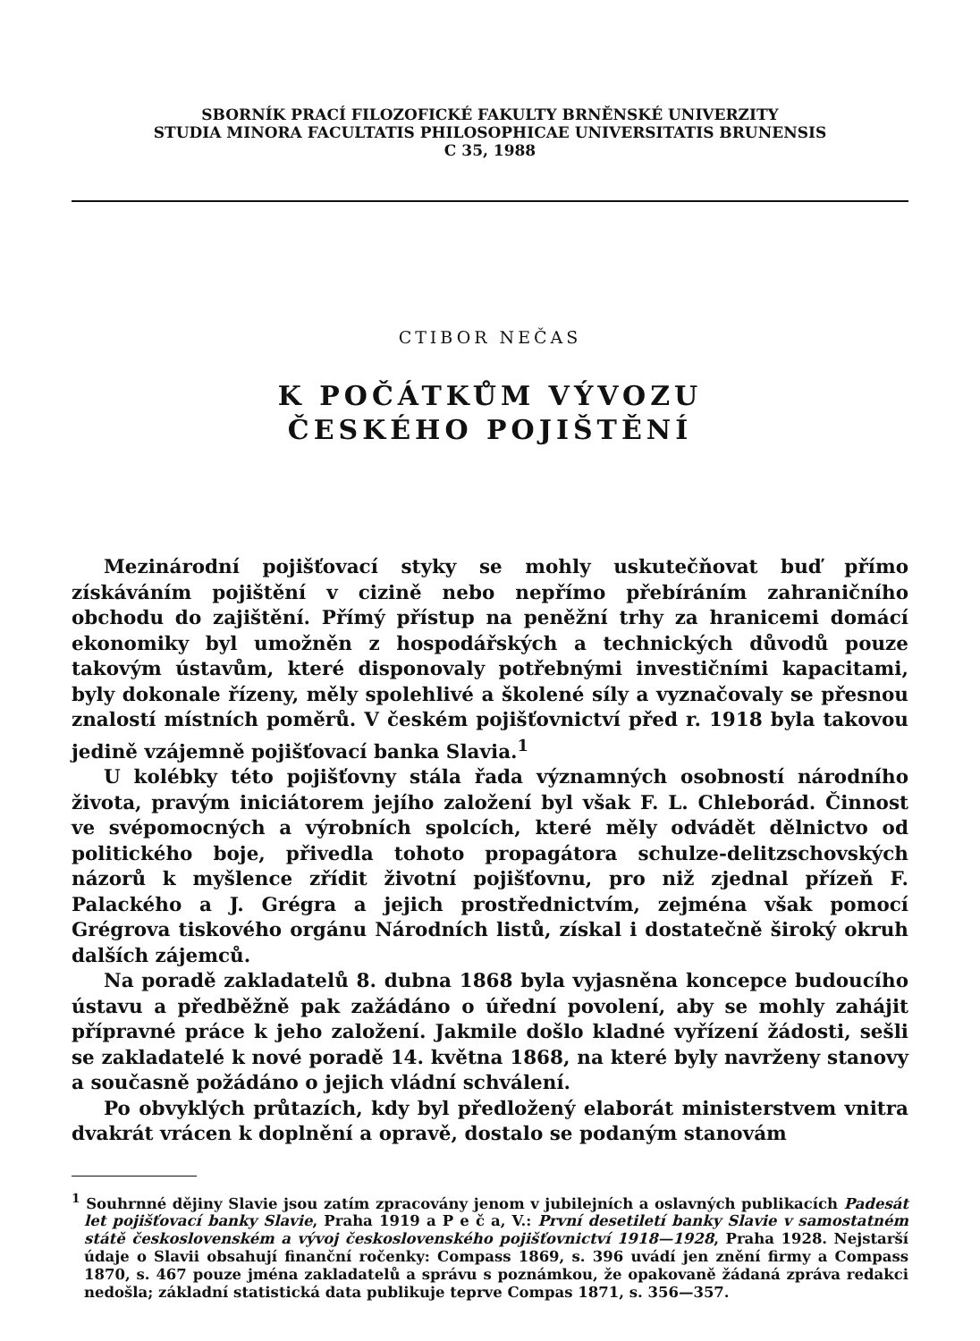SBORNÍK PRACÍ FILOZOFICKÉ FAKULTY BRNĚNSKÉ UNIVERZITY
STUDIA MINORA FACULTATIS PHILOSOPHICAE UNIVERSITATIS BRUNENSIS
C 35, 1988
CTIBOR NEČAS
K POČÁTKŮM VÝVOZU
ČESKÉHO POJIŠTĚNÍ
Mezinárodní pojišťovací styky se mohly uskutečňovat buď přímo získáváním pojištění v cizině nebo nepřímo přebíráním zahraničního obchodu do zajištění. Přímý přístup na peněžní trhy za hranicemi domácí ekonomiky byl umožněn z hospodářských a technických důvodů pouze takovým ústavům, které disponovaly potřebnými investičními kapacitami, byly dokonale řízeny, měly spolehlivé a školené síly a vyznačovaly se přesnou znalostí místních poměrů. V českém pojišťovnictví před r. 1918 byla takovou jedině vzájemně pojišťovací banka Slavia.<sup>1</sup>
U kolébky této pojišťovny stála řada významných osobností národního života, pravým iniciátorem jejího založení byl však F. L. Chleborád. Činnost ve svépomocných a výrobních spolcích, které měly odvádět dělnictvo od politického boje, přivedla tohoto propagátora schulze-delitzschovských názorů k myšlence zřídit životní pojišťovnu, pro niž zjednal přízeň F. Palackého a J. Grégra a jejich prostřednictvím, zejména však pomocí Grégrova tiskového orgánu Národních listů, získal i dostatečně široký okruh dalších zájemců.
Na poradě zakladatelů 8. dubna 1868 byla vyjasněna koncepce budoucího ústavu a předběžně pak zažádáno o úřední povolení, aby se mohly zahájit přípravné práce k jeho založení. Jakmile došlo kladné vyřízení žádosti, sešli se zakladatelé k nové poradě 14. května 1868, na které byly navrženy stanovy a současně požádáno o jejich vládní schválení.
Po obvyklých průtazích, kdy byl předložený elaborát ministerstvem vnitra dvakrát vrácen k doplnění a opravě, dostalo se podaným stanovám
<sup>1</sup> Souhrnné dějiny Slavie jsou zatím zpracovány jenom v jubilejních a oslavných publikacích Padesát let pojišťovací banky Slavie, Praha 1919 a P e č a, V.: První desetiletí banky Slavie v samostatném státě československém a vývoj československého pojišťovnictví 1918—1928, Praha 1928. Nejstarší údaje o Slavii obsahují finanční ročenky: Compass 1869, s. 396 uvádí jen znění firmy a Compass 1870, s. 467 pouze jména zakladatelů a správu s poznámkou, že opakovaně žádaná zpráva redakci nedošla; základní statistická data publikuje teprve Compas 1871, s. 356—357.